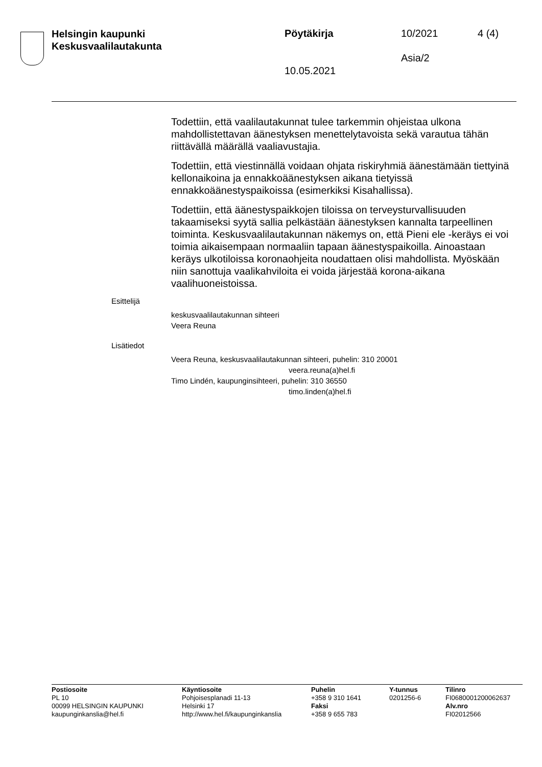Helsingin kaupunki
Keskusvaalilautakunta
Pöytäkirja 10/2021 4 (4)
Asia/2
10.05.2021
Todettiin, että vaalilautakunnat tulee tarkemmin ohjeistaa ulkona mahdollistettavan äänestyksen menettelytavoista sekä varautua tähän riittävällä määrällä vaaliavustajia.
Todettiin, että viestinnällä voidaan ohjata riskiryhmiä äänestämään tiettyinä kellonaikoina ja ennakkoäänestyksen aikana tietyissä ennakkoäänestyspaikoissa (esimerkiksi Kisahallissa).
Todettiin, että äänestyspaikkojen tiloissa on terveysturvallisuuden takaamiseksi syytä sallia pelkästään äänestyksen kannalta tarpeellinen toiminta. Keskusvaalilautakunnan näkemys on, että Pieni ele -keräys ei voi toimia aikaisempaan normaaliin tapaan äänestyspaikoilla. Ainoastaan keräys ulkotiloissa koronaohjeita noudattaen olisi mahdollista. Myöskään niin sanottuja vaalikahviloita ei voida järjestää korona-aikana vaalihuoneistoissa.
Esittelijä
keskusvaalilautakunnan sihteeri
Veera Reuna
Lisätiedot
Veera Reuna, keskusvaalilautakunnan sihteeri, puhelin: 310 20001
veera.reuna(a)hel.fi
Timo Lindén, kaupunginsihteeri, puhelin: 310 36550
timo.linden(a)hel.fi
Postiosoite
PL 10
00099 HELSINGIN KAUPUNKI
kaupunginkanslia@hel.fi
Käyntiosoite
Pohjoisesplanadi 11-13
Helsinki 17
http://www.hel.fi/kaupunginkanslia
Puhelin
+358 9 310 1641
Faksi
+358 9 655 783
Y-tunnus
0201256-6
Tilinro
FI0680001200062637
Alv.nro
FI02012566